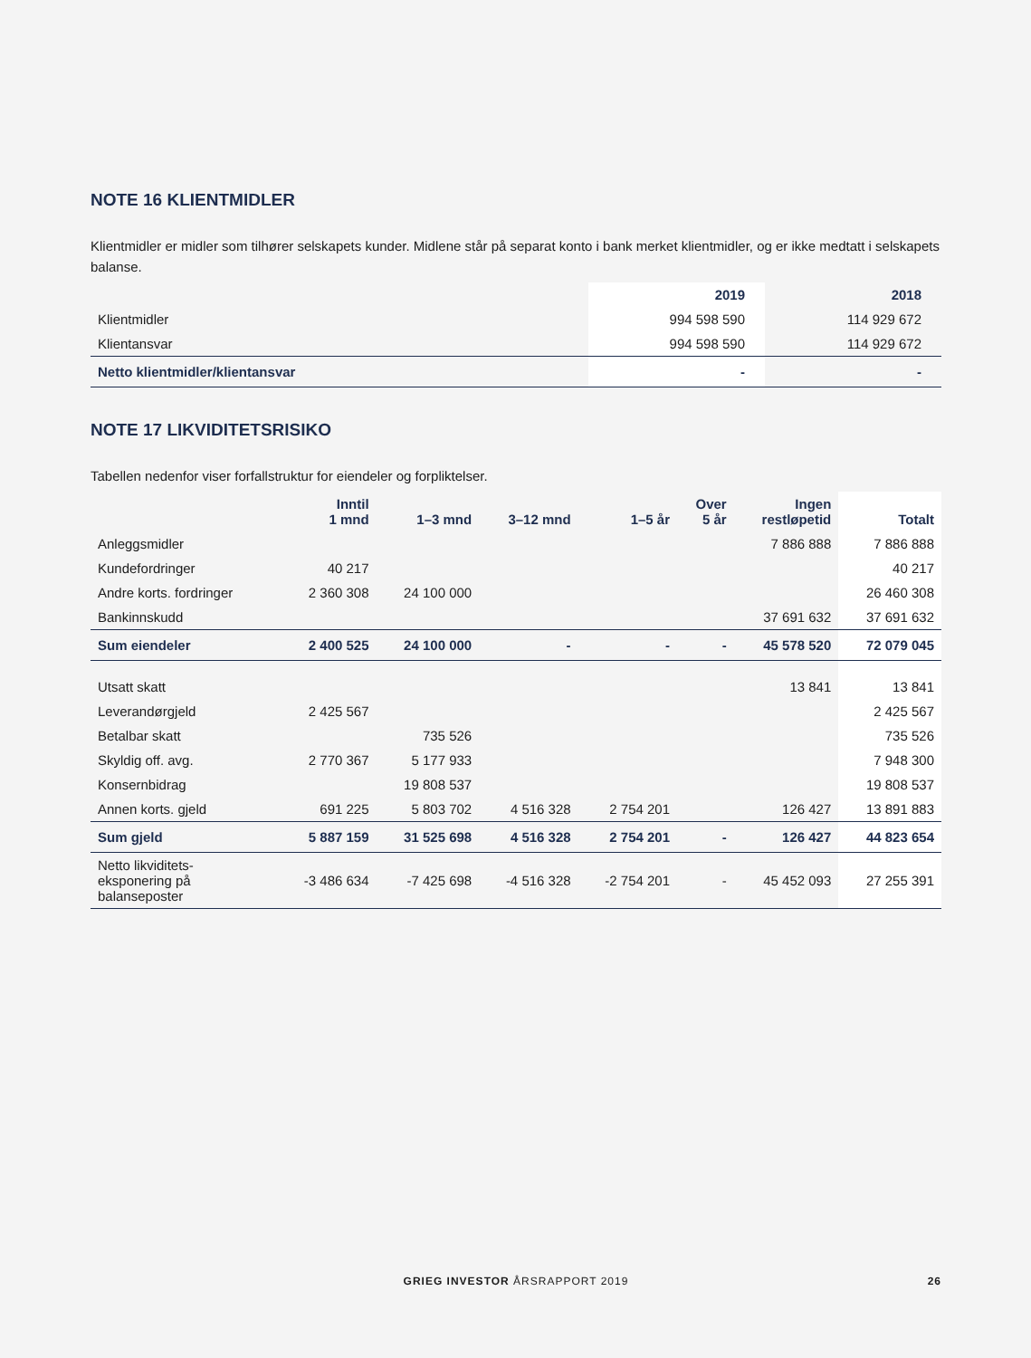NOTE 16 KLIENTMIDLER
Klientmidler er midler som tilhører selskapets kunder. Midlene står på separat konto i bank merket klientmidler, og er ikke medtatt i selskapets balanse.
| | 2019 | 2018 |
| --- | --- | --- |
| Klientmidler | 994 598 590 | 114 929 672 |
| Klientansvar | 994 598 590 | 114 929 672 |
| Netto klientmidler/klientansvar | - | - |
NOTE 17 LIKVIDITETSRISIKO
Tabellen nedenfor viser forfallstruktur for eiendeler og forpliktelser.
| | Inntil 1 mnd | 1–3 mnd | 3–12 mnd | 1–5 år | Over 5 år | Ingen restløpetid | Totalt |
| --- | --- | --- | --- | --- | --- | --- | --- |
| Anleggsmidler | | | | | | 7 886 888 | 7 886 888 |
| Kundefordringer | 40 217 | | | | | | 40 217 |
| Andre korts. fordringer | 2 360 308 | 24 100 000 | | | | | 26 460 308 |
| Bankinnskudd | | | | | | 37 691 632 | 37 691 632 |
| Sum eiendeler | 2 400 525 | 24 100 000 | - | - | - | 45 578 520 | 72 079 045 |
| Utsatt skatt | | | | | | 13 841 | 13 841 |
| Leverandørgjeld | 2 425 567 | | | | | | 2 425 567 |
| Betalbar skatt | | 735 526 | | | | | 735 526 |
| Skyldig off. avg. | 2 770 367 | 5 177 933 | | | | | 7 948 300 |
| Konsernbidrag | | 19 808 537 | | | | | 19 808 537 |
| Annen korts. gjeld | 691 225 | 5 803 702 | 4 516 328 | 2 754 201 | | 126 427 | 13 891 883 |
| Sum gjeld | 5 887 159 | 31 525 698 | 4 516 328 | 2 754 201 | - | 126 427 | 44 823 654 |
| Netto likviditets- eksponering på balanseposter | -3 486 634 | -7 425 698 | -4 516 328 | -2 754 201 | - | 45 452 093 | 27 255 391 |
GRIEG INVESTOR ÅRSRAPPORT 2019 26